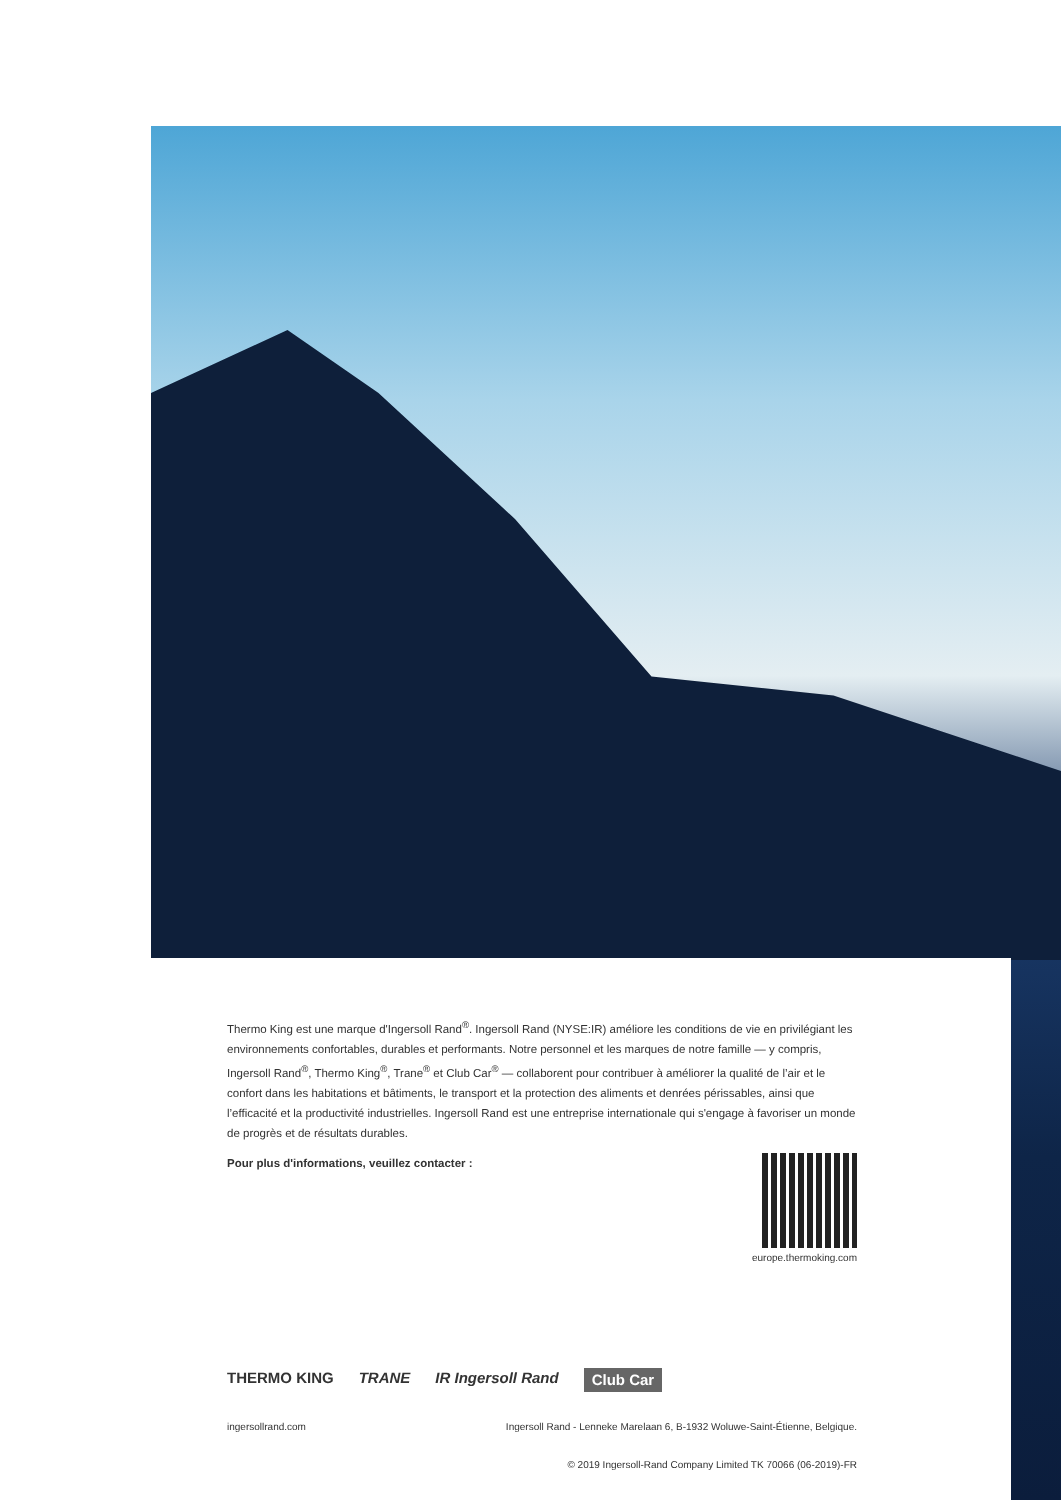Thermo King est une marque d'Ingersoll Rand<sup>®</sup>. Ingersoll Rand (NYSE:IR) améliore les conditions de vie en privilégiant les environnements confortables, durables et performants. Notre personnel et les marques de notre famille — y compris, Ingersoll Rand<sup>®</sup>, Thermo King<sup>®</sup>, Trane<sup>®</sup> et Club Car<sup>®</sup> — collaborent pour contribuer à améliorer la qualité de l’air et le confort dans les habitations et bâtiments, le transport et la protection des aliments et denrées périssables, ainsi que l’efficacité et la productivité industrielles. Ingersoll Rand est une entreprise internationale qui s'engage à favoriser un monde de progrès et de résultats durables.
Pour plus d'informations, veuillez contacter :
europe.thermoking.com
THERMO KING TRANE IR Ingersoll Rand Club Car
ingersollrand.com Ingersoll Rand - Lenneke Marelaan 6, B-1932 Woluwe-Saint-Étienne, Belgique.
© 2019 Ingersoll-Rand Company Limited TK 70066 (06-2019)-FR